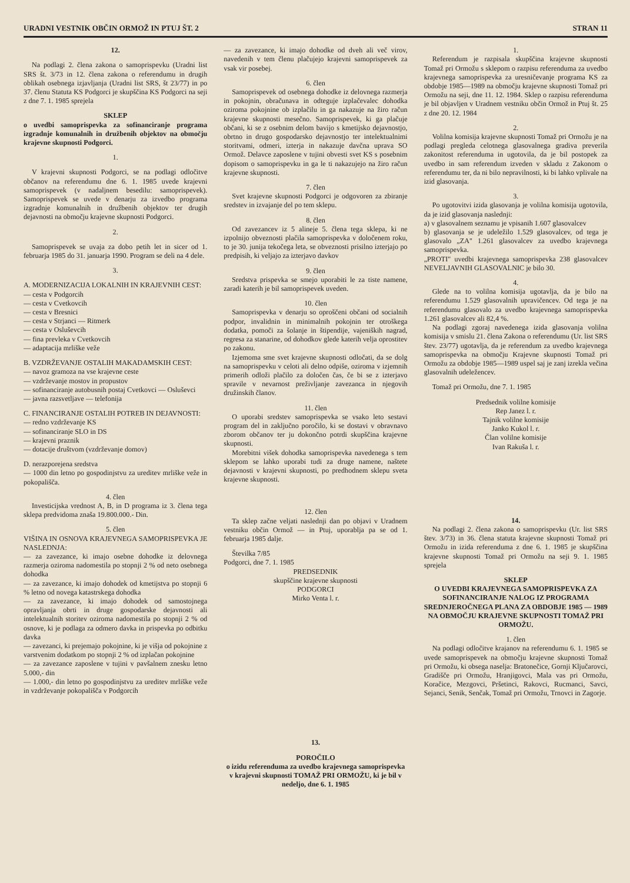URADNI VESTNIK OBČIN ORMOŽ IN PTUJ ŠT. 2 STRAN 11
12.
Na podlagi 2. člena zakona o samoprispevku (Uradni list SRS št. 3/73 in 12. člena zakona o referendumu in drugih oblikah osebnega izjavljanja (Uradni list SRS, št 23/77) in po 37. členu Statuta KS Podgorci je skupščina KS Podgorci na seji z dne 7. 1. 1985 sprejela
SKLEP
o uvedbi samoprispevka za sofinanciranje programa izgradnje komunalnih in družbenih objektov na območju krajevne skupnosti Podgorci.
1.
V krajevni skupnosti Podgorci, se na podlagi odločitve občanov na referendumu dne 6. 1. 1985 uvede krajevni samoprispevek (v nadaljnem besedilu: samoprispevek). Samoprispevek se uvede v denarju za izvedbo programa izgradnje komunalnih in družbenih objektov ter drugih dejavnosti na območju krajevne skupnosti Podgorci.
2.
Samoprispevek se uvaja za dobo petih let in sicer od 1. februarja 1985 do 31. januarja 1990. Program se deli na 4 dele.
3.
A. MODERNIZACIJA LOKALNIH IN KRAJEVNIH CEST:
— cesta v Podgorcih
— cesta v Cvetkovcih
— cesta v Bresnici
— cesta v Strjanci — Ritmerk
— cesta v Osluševcih
— fina prevleka v Cvetkovcih
— adaptacija mrliške veže
B. VZDRŽEVANJE OSTALIH MAKADAMSKIH CEST:
— navoz gramoza na vse krajevne ceste
— vzdrževanje mostov in propustov
— sofinanciranje autobusnih postaj Cvetkovci — Osluševci
— javna razsvetljave — telefonija
C. FINANCIRANJE OSTALIH POTREB IN DEJAVNOSTI:
— redno vzdrževanje KS
— sofinanciranje SLO in DS
— krajevni praznik
— dotacije društvom (vzdrževanje domov)
D. nerazporejena sredstva
— 1000 din letno po gospodinjstvu za ureditev mrliške veže in pokopališča.
4. člen
Investicijska vrednost A, B, in D programa iz 3. člena tega sklepa predvidoma znaša 19.800.000.- Din.
5. člen
VIŠINA IN OSNOVA KRAJEVNEGA SAMOPRISPEVKA JE NASLEDNJA:
— za zavezance, ki imajo osebne dohodke iz delovnega razmerja oziroma nadomestila po stopnji 2 % od neto osebnega dohodka
— za zavezance, ki imajo dohodek od kmetijstva po stopnji 6 % letno od novega katastrskega dohodka
— za zavezance, ki imajo dohodek od samostojnega opravljanja obrti in druge gospodarske dejavnosti ali intelektualnih storitev oziroma nadomestila po stopnji 2 % od osnove, ki je podlaga za odmero davka in prispevka po odbitku davka
— zavezanci, ki prejemajo pokojnine, ki je višja od pokojnine z varstvenim dodatkom po stopnji 2 % od izplačan pokojnine
— za zavezance zaposlene v tujini v pavšalnem znesku letno 5.000,- din
— 1.000,- din letno po gospodinjstvu za ureditev mrliške veže in vzdrževanje pokopališča v Podgorcih
— za zavezance, ki imajo dohodke od dveh ali več virov, navedenih v tem členu plačujejo krajevni samoprispevek za vsak vir posebej.
6. člen
Samoprispevek od osebnega dohodke iz delovnega razmerja in pokojnin, obračunava in odteguje izplačevalec dohodka oziroma pokojnine ob izplačilu in ga nakazuje na žiro račun krajevne skupnosti mesečno. Samoprispevek, ki ga plačuje občani, ki se z osebnim delom bavijo s kmetijsko dejavnostjo, obrtno in drugo gospodarsko dejavnostjo ter intelektualnimi storitvami, odmeri, izterja in nakazuje davčna uprava SO Ormož. Delavce zaposlene v tujini obvesti svet KS s posebnim dopisom o samoprispevku in ga le ti nakazujejo na žiro račun krajevne skupnosti.
7. člen
Svet krajevne skupnosti Podgorci je odgovoren za zbiranje sredstev in izvajanje del po tem sklepu.
8. člen
Od zavezancev iz 5 alineje 5. člena tega sklepa, ki ne izpolnijo obveznosti plačila samoprispevka v določenem roku, to je 30. junija tekočega leta, se obveznosti prisilno izterjajo po predpisih, ki veljajo za izterjavo davkov
9. člen
Sredstva prispevka se smejo uporabiti le za tiste namene, zaradi katerih je bil samoprispevek uveden.
10. člen
Samoprispevka v denarju so oproščeni občani od socialnih podpor, invalidnin in minimalnih pokojnin ter otroškega dodatka, pomoči za šolanje in štipendije, vajeniških nagrad, regresa za stanarine, od dohodkov glede katerih velja oprostitev po zakonu.
Izjemoma sme svet krajevne skupnosti odločati, da se dolg na samoprispevku v celoti ali delno odpiše, oziroma v izjemnih primerih odloži plačilo za določen čas, če bi se z izterjavo spravile v nevarnost preživljanje zavezanca in njegovih družinskih članov.
11. člen
O uporabi sredstev samoprispevka se vsako leto sestavi program del in zaključno poročilo, ki se dostavi v obravnavo zborom občanov ter ju dokončno potrdi skupščina krajevne skupnosti.
Morebitni višek dohodka samoprispevka navedenega s tem sklepom se lahko uporabi tudi za druge namene, naštete dejavnosti v krajevni skupnosti, po predhodnem sklepu sveta krajevne skupnosti.
12. člen
Ta sklep začne veljati naslednji dan po objavi v Uradnem vestniku občin Ormož — in Ptuj, uporablja pa se od 1. februarja 1985 dalje.
Številka 7/85
Podgorci, dne 7. 1. 1985
PREDSEDNIK
skupščine krajevne skupnosti
PODGORCI
Mirko Venta l. r.
13.
POROČILO
o izidu referenduma za uvedbo krajevnega samoprispevka v krajevni skupnosti TOMAŽ PRI ORMOŽU, ki je bil v nedeljo, dne 6. 1. 1985
1.
Referendum je razpisala skupščina krajevne skupnosti Tomaž pri Ormožu s sklepom o razpisu referenduma za uvedbo krajevnega samoprispevka za uresničevanje programa KS za obdobje 1985—1989 na območju krajevne skupnosti Tomaž pri Ormožu na seji, dne 11. 12. 1984. Sklep o razpisu referenduma je bil objavljen v Uradnem vestniku občin Ormož in Ptuj št. 25 z dne 20. 12. 1984
2.
Volilna komisija krajevne skupnosti Tomaž pri Ormožu je na podlagi pregleda celotnega glasovalnega gradiva preverila zakonitost referenduma in ugotovila, da je bil postopek za uvedbo in sam referendum izveden v skladu z Zakonom o referendumu ter, da ni bilo nepravilnosti, ki bi lahko vplivale na izid glasovanja.
3.
Po ugotovitvi izida glasovanja je volilna komisija ugotovila, da je izid glasovanja naslednji:
a) v glasovalnem seznamu je vpisanih 1.607 glasovalcev
b) glasovanja se je udeležilo 1.529 glasovalcev, od tega je glasovalo „ZA" 1.261 glasovalcev za uvedbo krajevnega samoprispevka.
„PROTI" uvedbi krajevnega samoprispevka 238 glasovalcev NEVELJAVNIH GLASOVALNIC je bilo 30.
4.
Glede na to volilna komisija ugotavlja, da je bilo na referendumu 1.529 glasovalnih upravičencev. Od tega je na referendumu glasovalo za uvedbo krajevnega samoprispevka 1.261 glasovalcev ali 82,4 %.
Na podlagi zgoraj navedenega izida glasovanja volilna komisija v smislu 21. člena Zakona o referendumu (Ur. list SRS štev. 23/77) ugotavlja, da je referendum za uvedbo krajevnega samoprispevka na območju Krajevne skupnosti Tomaž pri Ormožu za obdobje 1985—1989 uspel saj je zanj izrekla večina glasovalnih udeležencev.
Tomaž pri Ormožu, dne 7. 1. 1985
Predsednik volilne komisije
Rep Janez l. r.
Tajnik volilne komisije
Janko Kukol l. r.
Član volilne komisije
Ivan Rakuša l. r.
14.
Na podlagi 2. člena zakona o samoprispevku (Ur. list SRS štev. 3/73) in 36. člena statuta krajevne skupnosti Tomaž pri Ormožu in izida referenduma z dne 6. 1. 1985 je skupščina krajevne skupnosti Tomaž pri Ormožu na seji 9. 1. 1985 sprejela
SKLEP
O UVEDBI KRAJEVNEGA SAMOPRISPEVKA ZA SOFINANCIRANJE NALOG IZ PROGRAMA SREDNJEROČNEGA PLANA ZA OBDOBJE 1985 — 1989 NA OBMOČJU KRAJEVNE SKUPNOSTI TOMAŽ PRI ORMOŽU.
1. člen
Na podlagi odločitve krajanov na referendumu 6. 1. 1985 se uvede samoprispevek na območju krajevne skupnosti Tomaž pri Ormožu, ki obsega naselja: Bratonečice, Gornji Ključarovci, Gradišče pri Ormožu, Hranjigovci, Mala vas pri Ormožu, Koračice, Mezgovci, Pršetinci, Rakovci, Rucmanci, Savci, Sejanci, Senik, Senčak, Tomaž pri Ormožu, Trnovci in Zagorje.